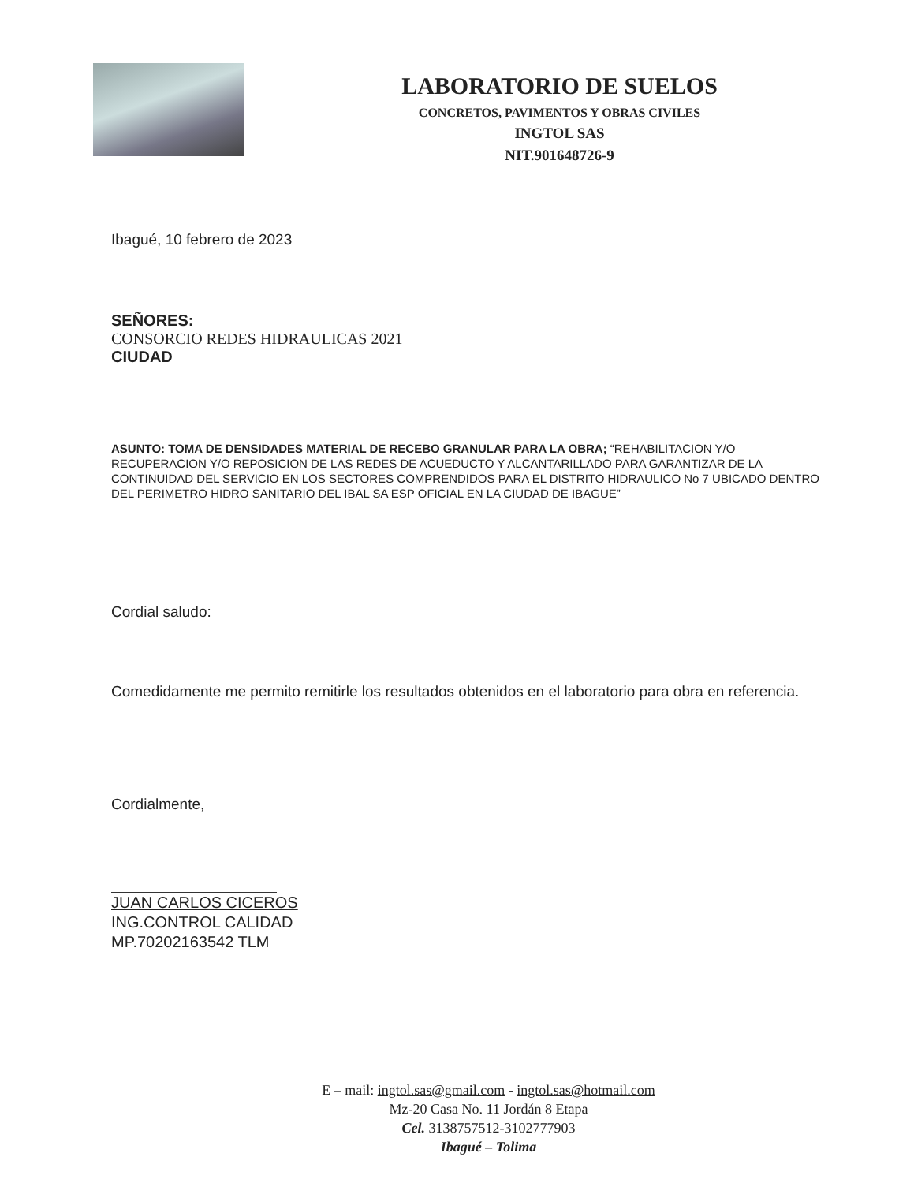LABORATORIO DE SUELOS
CONCRETOS, PAVIMENTOS Y OBRAS CIVILES
INGTOL SAS
NIT.901648726-9
Ibagué, 10 febrero de 2023
SEÑORES:
CONSORCIO REDES HIDRAULICAS 2021
CIUDAD
ASUNTO: TOMA DE DENSIDADES MATERIAL DE RECEBO GRANULAR PARA LA OBRA; “REHABILITACION Y/O RECUPERACION Y/O REPOSICION DE LAS REDES DE ACUEDUCTO Y ALCANTARILLADO PARA GARANTIZAR DE LA CONTINUIDAD DEL SERVICIO EN LOS SECTORES COMPRENDIDOS PARA EL DISTRITO HIDRAULICO No 7 UBICADO DENTRO DEL PERIMETRO HIDRO SANITARIO DEL IBAL SA ESP OFICIAL EN LA CIUDAD DE IBAGUE”
Cordial saludo:
Comedidamente me permito remitirle los resultados obtenidos en el laboratorio para obra en referencia.
Cordialmente,
JUAN CARLOS CICEROS
ING.CONTROL CALIDAD
MP.70202163542 TLM
E – mail: ingtol.sas@gmail.com - ingtol.sas@hotmail.com
Mz-20 Casa No. 11 Jordán 8 Etapa
Cel. 3138757512-3102777903
Ibagué – Tolima